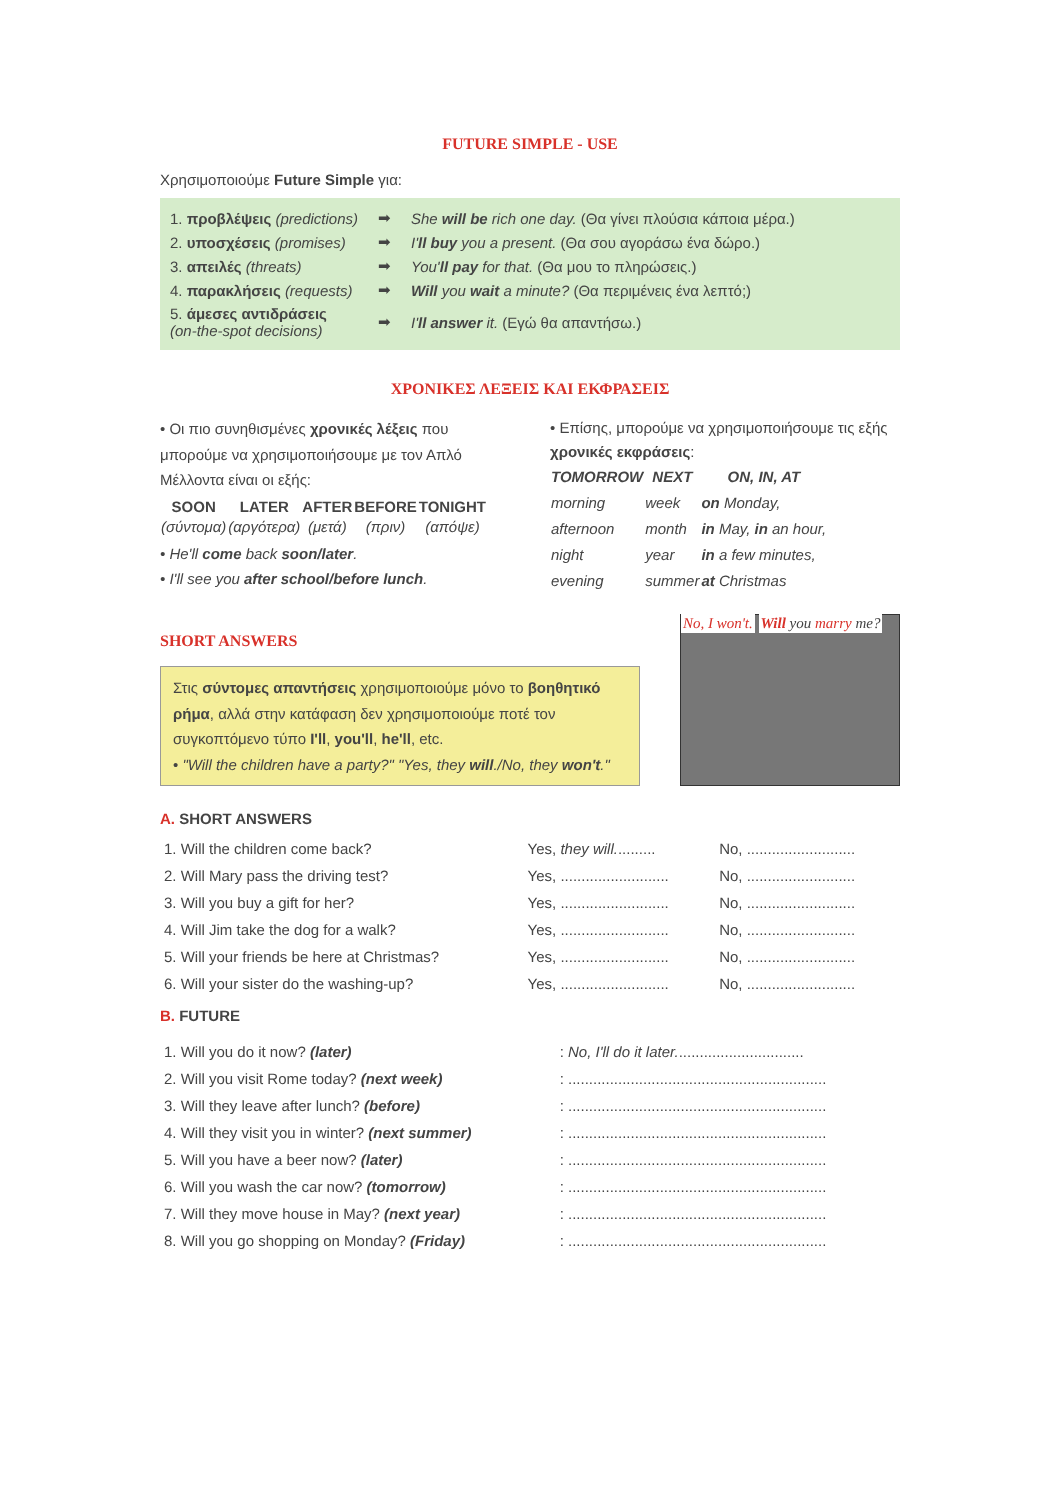FUTURE SIMPLE - USE
Χρησιμοποιούμε Future Simple για:
| 1. προβλέψεις (predictions) | ➡ | She will be rich one day. (Θα γίνει πλούσια κάποια μέρα.) |
| 2. υποσχέσεις (promises) | ➡ | I' ll buy you a present. (Θα σου αγοράσω ένα δώρο.) |
| 3. απειλές (threats) | ➡ | You' ll pay for that. (Θα μου το πληρώσεις.) |
| 4. παρακλήσεις (requests) | ➡ | Will you wait a minute? (Θα περιμένεις ένα λεπτό;) |
| 5. άμεσες αντιδράσεις (on-the-spot decisions) | ➡ | I' ll answer it. (Εγώ θα απαντήσω.) |
ΧΡΟΝΙΚΕΣ ΛΕΞΕΙΣ ΚΑΙ ΕΚΦΡΑΣΕΙΣ
• Οι πιο συνηθισμένες χρονικές λέξεις που μπορούμε να χρησιμοποιήσουμε με τον Απλό Μέλλοντα είναι οι εξής:
| SOON | LATER | AFTER | BEFORE | TONIGHT |
| --- | --- | --- | --- | --- |
| (σύντομα) | (αργότερα) | (μετά) | (πριν) | (απόψε) |
• He'll come back soon/later.
• I'll see you after school/before lunch.
• Επίσης, μπορούμε να χρησιμοποιήσουμε τις εξής χρονικές εκφράσεις:
| TOMORROW | NEXT | ON, IN, AT |
| --- | --- | --- |
| morning | week | on Monday, |
| afternoon | month | in May, in an hour, |
| night | year | in a few minutes, |
| evening | summer | at Christmas |
SHORT ANSWERS
Στις σύντομες απαντήσεις χρησιμοποιούμε μόνο το βοηθητικό ρήμα, αλλά στην κατάφαση δεν χρησιμοποιούμε ποτέ τον συγκοπτόμενο τύπο I'll, you'll, he'll, etc.
• "Will the children have a party?" "Yes, they will./No, they won't."
No, I won't. Will you marry me?
A. SHORT ANSWERS
| 1. Will the children come back? | Yes, they will. ......... | No, .......................... |
| 2. Will Mary pass the driving test? | Yes, .......................... | No, .......................... |
| 3. Will you buy a gift for her? | Yes, .......................... | No, .......................... |
| 4. Will Jim take the dog for a walk? | Yes, .......................... | No, .......................... |
| 5. Will your friends be here at Christmas? | Yes, .......................... | No, .......................... |
| 6. Will your sister do the washing-up? | Yes, .......................... | No, .......................... |
B. FUTURE
| 1. Will you do it now? (later) | : No, I'll do it later. .............................. |
| 2. Will you visit Rome today? (next week) | : .............................................................. |
| 3. Will they leave after lunch? (before) | : .............................................................. |
| 4. Will they visit you in winter? (next summer) | : .............................................................. |
| 5. Will you have a beer now? (later) | : .............................................................. |
| 6. Will you wash the car now? (tomorrow) | : .............................................................. |
| 7. Will they move house in May? (next year) | : .............................................................. |
| 8. Will you go shopping on Monday? (Friday) | : .............................................................. |